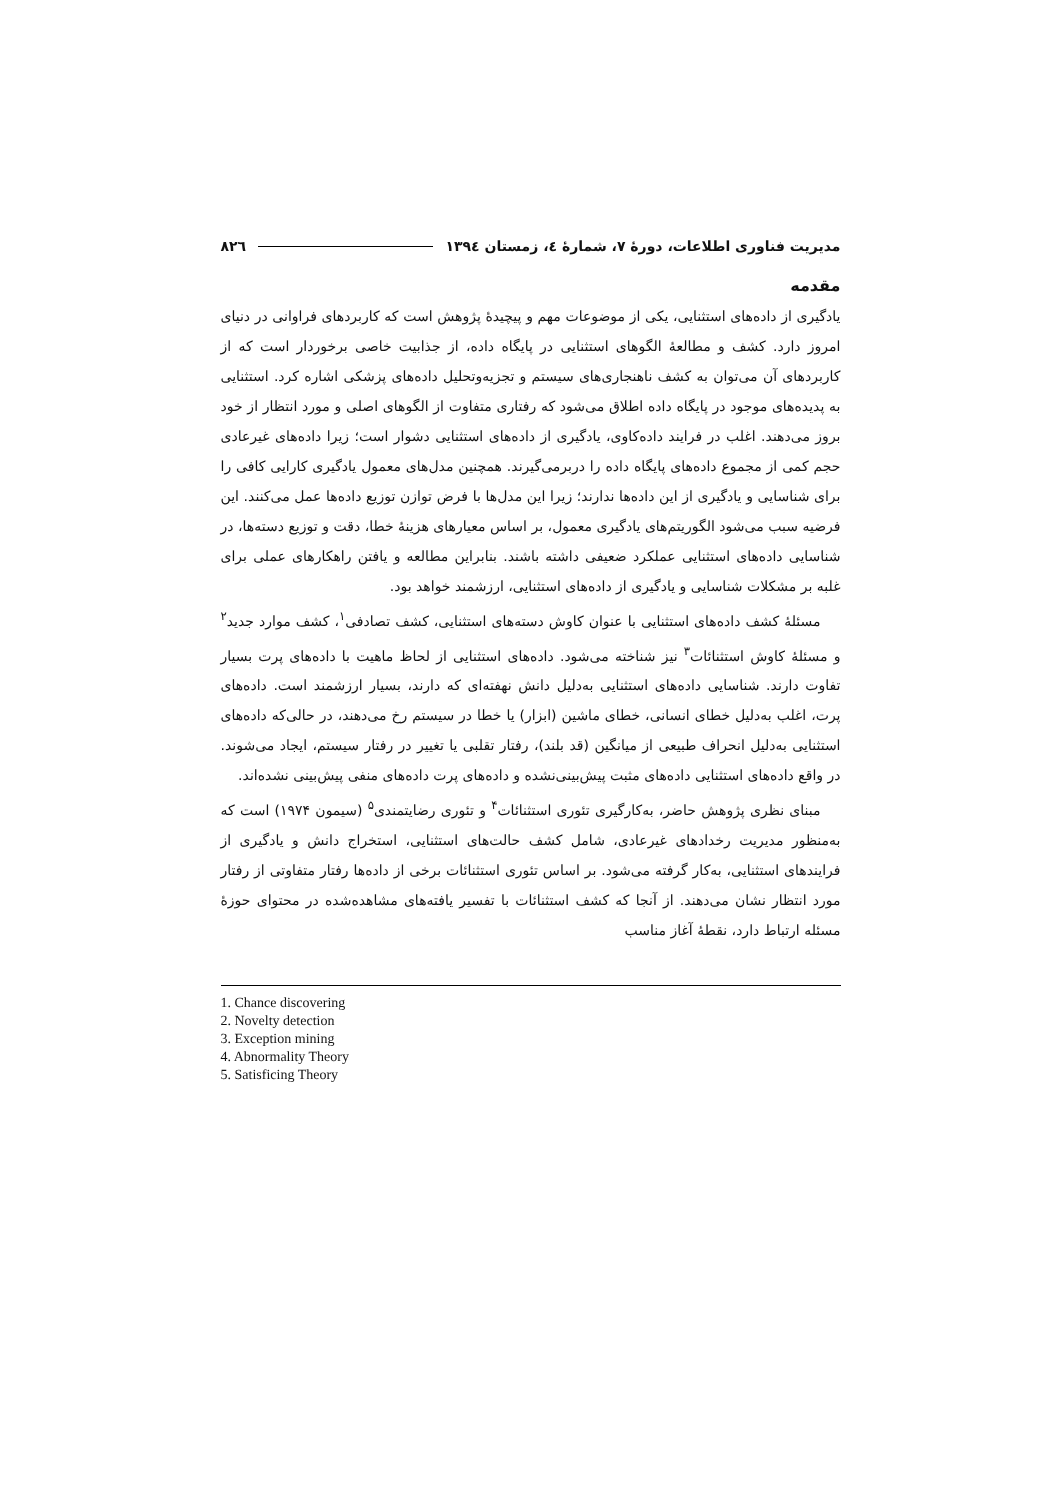مدیریت فناوری اطلاعات، دورهٔ ۷، شمارهٔ ٤، زمستان ١٣٩٤ ٨٢٦
مقدمه
یادگیری از داده‌های استثنایی، یکی از موضوعات مهم و پیچیدهٔ پژوهش است که کاربردهای فراوانی در دنیای امروز دارد. کشف و مطالعهٔ الگوهای استثنایی در پایگاه داده، از جذابیت خاصی برخوردار است که از کاربردهای آن می‌توان به کشف ناهنجاری‌های سیستم و تجزیه‌وتحلیل داده‌های پزشکی اشاره کرد. استثنایی به پدیده‌های موجود در پایگاه داده اطلاق می‌شود که رفتاری متفاوت از الگوهای اصلی و مورد انتظار از خود بروز می‌دهند. اغلب در فرایند داده‌کاوی، یادگیری از داده‌های استثنایی دشوار است؛ زیرا داده‌های غیرعادی حجم کمی از مجموع داده‌های پایگاه داده را دربرمی‌گیرند. همچنین مدل‌های معمول یادگیری کارایی کافی را برای شناسایی و یادگیری از این داده‌ها ندارند؛ زیرا این مدل‌ها با فرض توازن توزیع داده‌ها عمل می‌کنند. این فرضیه سبب می‌شود الگوریتم‌های یادگیری معمول، بر اساس معیارهای هزینهٔ خطا، دقت و توزیع دسته‌ها، در شناسایی داده‌های استثنایی عملکرد ضعیفی داشته باشند. بنابراین مطالعه و یافتن راهکارهای عملی برای غلبه بر مشکلات شناسایی و یادگیری از داده‌های استثنایی، ارزشمند خواهد بود.
مسئلهٔ کشف داده‌های استثنایی با عنوان کاوش دسته‌های استثنایی، کشف تصادفی<sup>۱</sup>، کشف موارد جدید<sup>۲</sup> و مسئلهٔ کاوش استثنائات<sup>۳</sup> نیز شناخته می‌شود. داده‌های استثنایی از لحاظ ماهیت با داده‌های پرت بسیار تفاوت دارند. شناسایی داده‌های استثنایی به‌دلیل دانش نهفته‌ای که دارند، بسیار ارزشمند است. داده‌های پرت، اغلب به‌دلیل خطای انسانی، خطای ماشین (ابزار) یا خطا در سیستم رخ می‌دهند، در حالی‌که داده‌های استثنایی به‌دلیل انحراف طبیعی از میانگین (قد بلند)، رفتار تقلبی یا تغییر در رفتار سیستم، ایجاد می‌شوند. در واقع داده‌های استثنایی داده‌های مثبت پیش‌بینی‌نشده و داده‌های پرت داده‌های منفی پیش‌بینی نشده‌اند.
مبنای نظری پژوهش حاضر، به‌کارگیری تئوری استثنائات<sup>۴</sup> و تئوری رضایتمندی<sup>۵</sup> (سیمون ۱۹۷۴) است که به‌منظور مدیریت رخدادهای غیرعادی، شامل کشف حالت‌های استثنایی، استخراج دانش و یادگیری از فرایندهای استثنایی، به‌کار گرفته می‌شود. بر اساس تئوری استثنائات برخی از داده‌ها رفتار متفاوتی از رفتار مورد انتظار نشان می‌دهند. از آنجا که کشف استثنائات با تفسیر یافته‌های مشاهده‌شده در محتوای حوزهٔ مسئله ارتباط دارد، نقطهٔ آغاز مناسب
1. Chance discovering
2. Novelty detection
3. Exception mining
4. Abnormality Theory
5. Satisficing Theory